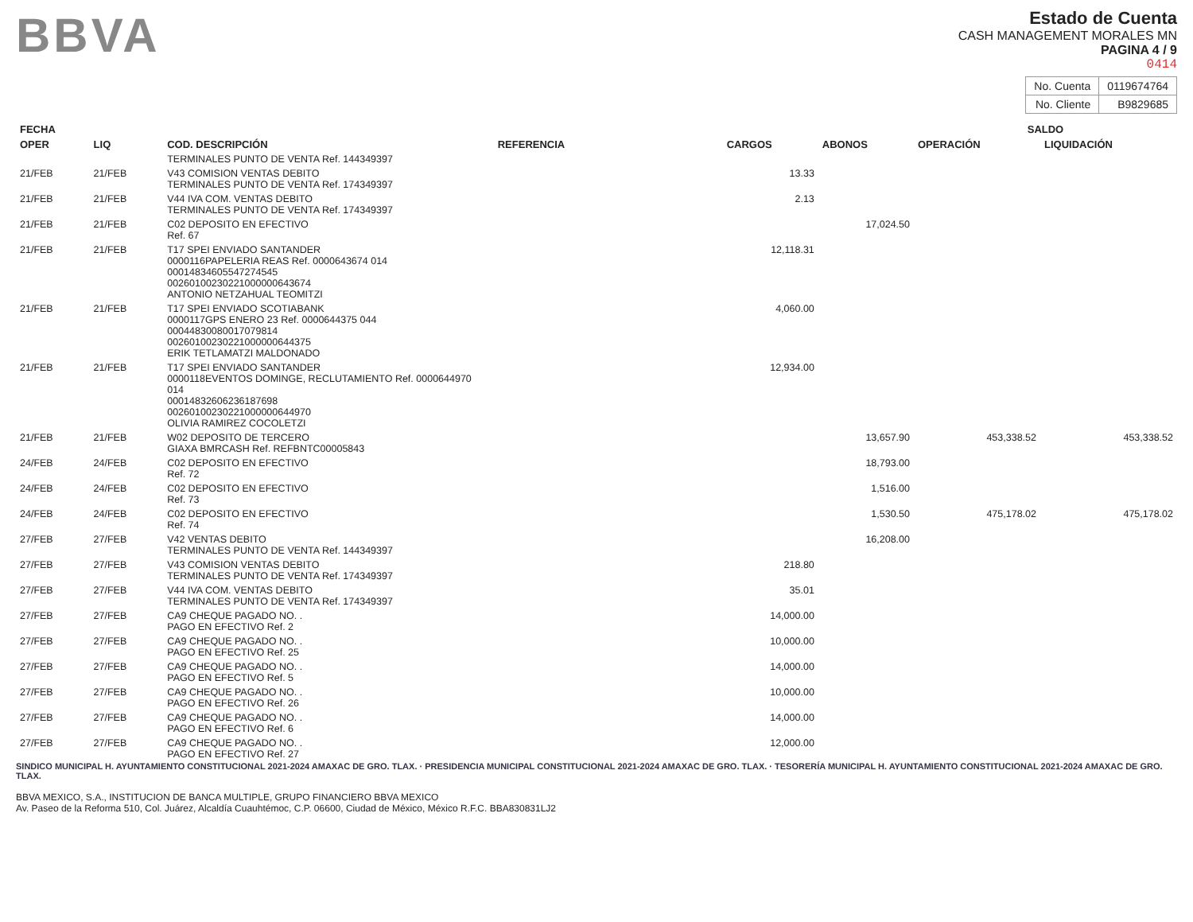BBVA
Estado de Cuenta
CASH MANAGEMENT MORALES MN
PAGINA 4 / 9
0414
| No. Cuenta | 0119674764 |
| No. Cliente | B9829685 |
| FECHA | | | | | | SALDO | |
| --- | --- | --- | --- | --- | --- | --- | --- |
| OPER | LIQ | COD. DESCRIPCIÓN | REFERENCIA | CARGOS | ABONOS | OPERACIÓN | LIQUIDACIÓN |
| | | TERMINALES PUNTO DE VENTA Ref. 144349397 | | | | | |
| 21/FEB | 21/FEB | V43 COMISION VENTAS DEBITO TERMINALES PUNTO DE VENTA Ref. 174349397 | | 13.33 | | | |
| 21/FEB | 21/FEB | V44 IVA COM. VENTAS DEBITO TERMINALES PUNTO DE VENTA Ref. 174349397 | | 2.13 | | | |
| 21/FEB | 21/FEB | C02 DEPOSITO EN EFECTIVO Ref. 67 | | | 17,024.50 | | |
| 21/FEB | 21/FEB | T17 SPEI ENVIADO SANTANDER 0000116PAPELERIA REAS Ref. 0000643674 014 00014834605547274545 00260100230221000000643674 ANTONIO NETZAHUAL TEOMITZI | | 12,118.31 | | | |
| 21/FEB | 21/FEB | T17 SPEI ENVIADO SCOTIABANK 0000117GPS ENERO 23 Ref. 0000644375 044 00044830080017079814 00260100230221000000644375 ERIK TETLAMATZI MALDONADO | | 4,060.00 | | | |
| 21/FEB | 21/FEB | T17 SPEI ENVIADO SANTANDER 0000118EVENTOS DOMINGE, RECLUTAMIENTO Ref. 0000644970 014 00014832606236187698 00260100230221000000644970 OLIVIA RAMIREZ COCOLETZI | | 12,934.00 | | | |
| 21/FEB | 21/FEB | W02 DEPOSITO DE TERCERO GIAXA BMRCASH Ref. REFBNTC00005843 | | | 13,657.90 | 453,338.52 | 453,338.52 |
| 24/FEB | 24/FEB | C02 DEPOSITO EN EFECTIVO Ref. 72 | | | 18,793.00 | | |
| 24/FEB | 24/FEB | C02 DEPOSITO EN EFECTIVO Ref. 73 | | | 1,516.00 | | |
| 24/FEB | 24/FEB | C02 DEPOSITO EN EFECTIVO Ref. 74 | | | 1,530.50 | 475,178.02 | 475,178.02 |
| 27/FEB | 27/FEB | V42 VENTAS DEBITO TERMINALES PUNTO DE VENTA Ref. 144349397 | | | 16,208.00 | | |
| 27/FEB | 27/FEB | V43 COMISION VENTAS DEBITO TERMINALES PUNTO DE VENTA Ref. 174349397 | | 218.80 | | | |
| 27/FEB | 27/FEB | V44 IVA COM. VENTAS DEBITO TERMINALES PUNTO DE VENTA Ref. 174349397 | | 35.01 | | | |
| 27/FEB | 27/FEB | CA9 CHEQUE PAGADO NO. . PAGO EN EFECTIVO Ref. 2 | | 14,000.00 | | | |
| 27/FEB | 27/FEB | CA9 CHEQUE PAGADO NO. . PAGO EN EFECTIVO Ref. 25 | | 10,000.00 | | | |
| 27/FEB | 27/FEB | CA9 CHEQUE PAGADO NO. . PAGO EN EFECTIVO Ref. 5 | | 14,000.00 | | | |
| 27/FEB | 27/FEB | CA9 CHEQUE PAGADO NO. . PAGO EN EFECTIVO Ref. 26 | | 10,000.00 | | | |
| 27/FEB | 27/FEB | CA9 CHEQUE PAGADO NO. . PAGO EN EFECTIVO Ref. 6 | | 14,000.00 | | | |
| 27/FEB | 27/FEB | CA9 CHEQUE PAGADO NO. . PAGO EN EFECTIVO Ref. 27 | | 12,000.00 | | | |
SINDICO MUNICIPAL H. AYUNTAMIENTO CONSTITUCIONAL 2021-2024 AMAXAC DE GRO. TLAX. · PRESIDENCIA MUNICIPAL CONSTITUCIONAL 2021-2024 AMAXAC DE GRO. TLAX. · TESORERÍA MUNICIPAL H. AYUNTAMIENTO CONSTITUCIONAL 2021-2024 AMAXAC DE GRO. TLAX.
BBVA MEXICO, S.A., INSTITUCION DE BANCA MULTIPLE, GRUPO FINANCIERO BBVA MEXICO
Av. Paseo de la Reforma 510, Col. Juárez, Alcaldía Cuauhtémoc, C.P. 06600, Ciudad de México, México R.F.C. BBA830831LJ2